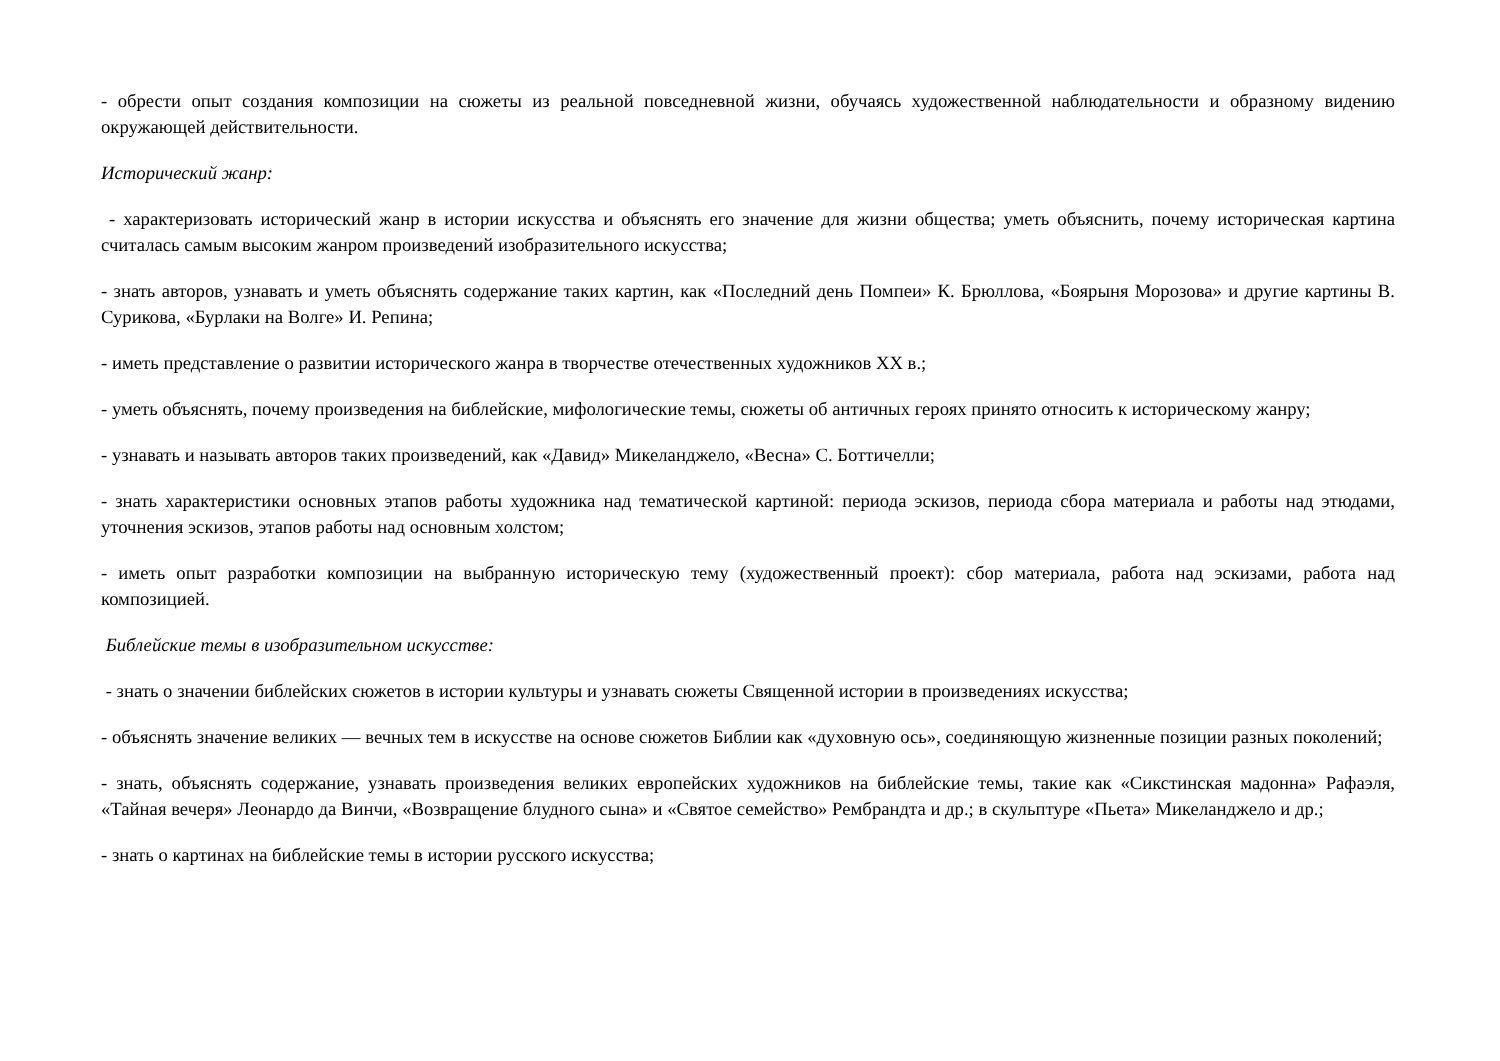- обрести опыт создания композиции на сюжеты из реальной повседневной жизни, обучаясь художественной наблюдательности и образному видению окружающей действительности.
Исторический жанр:
- характеризовать исторический жанр в истории искусства и объяснять его значение для жизни общества; уметь объяснить, почему историческая картина считалась самым высоким жанром произведений изобразительного искусства;
- знать авторов, узнавать и уметь объяснять содержание таких картин, как «Последний день Помпеи» К. Брюллова, «Боярыня Морозова» и другие картины В. Сурикова, «Бурлаки на Волге» И. Репина;
- иметь представление о развитии исторического жанра в творчестве отечественных художников XX в.;
- уметь объяснять, почему произведения на библейские, мифологические темы, сюжеты об античных героях принято относить к историческому жанру;
- узнавать и называть авторов таких произведений, как «Давид» Микеланджело, «Весна» С. Боттичелли;
- знать характеристики основных этапов работы художника над тематической картиной: периода эскизов, периода сбора материала и работы над этюдами, уточнения эскизов, этапов работы над основным холстом;
- иметь опыт разработки композиции на выбранную историческую тему (художественный проект): сбор материала, работа над эскизами, работа над композицией.
Библейские темы в изобразительном искусстве:
- знать о значении библейских сюжетов в истории культуры и узнавать сюжеты Священной истории в произведениях искусства;
- объяснять значение великих — вечных тем в искусстве на основе сюжетов Библии как «духовную ось», соединяющую жизненные позиции разных поколений;
- знать, объяснять содержание, узнавать произведения великих европейских художников на библейские темы, такие как «Сикстинская мадонна» Рафаэля, «Тайная вечеря» Леонардо да Винчи, «Возвращение блудного сына» и «Святое семейство» Рембрандта и др.; в скульптуре «Пьета» Микеланджело и др.;
- знать о картинах на библейские темы в истории русского искусства;